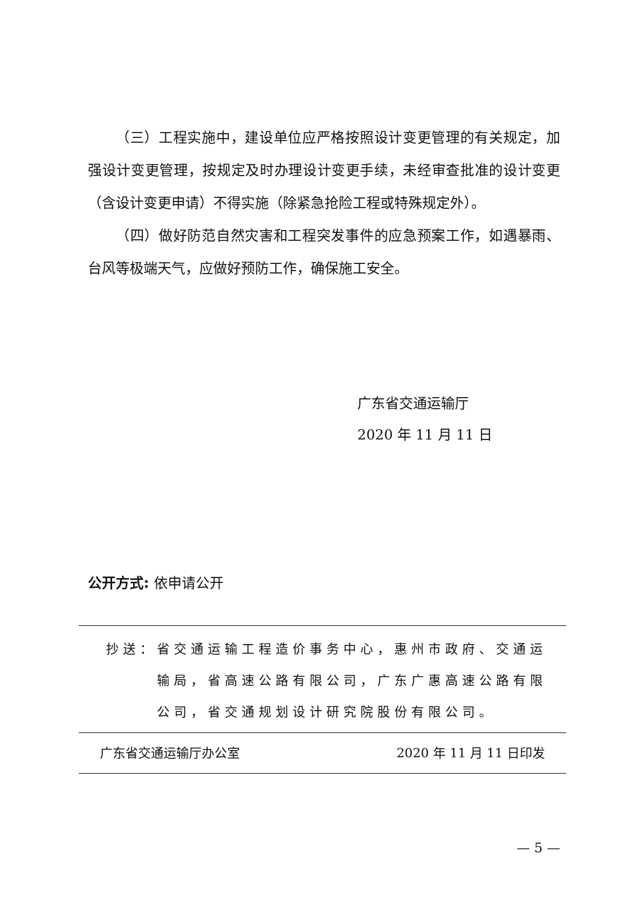（三）工程实施中，建设单位应严格按照设计变更管理的有关规定，加强设计变更管理，按规定及时办理设计变更手续，未经审查批准的设计变更（含设计变更申请）不得实施（除紧急抢险工程或特殊规定外）。
（四）做好防范自然灾害和工程突发事件的应急预案工作，如遇暴雨、台风等极端天气，应做好预防工作，确保施工安全。
广东省交通运输厅
2020 年 11 月 11 日
公开方式: 依申请公开
抄送： 省交通运输工程造价事务中心，惠州市政府、交通运输局，省高速公路有限公司，广东广惠高速公路有限公司，省交通规划设计研究院股份有限公司。
广东省交通运输厅办公室 2020 年 11 月 11 日印发
— 5 —